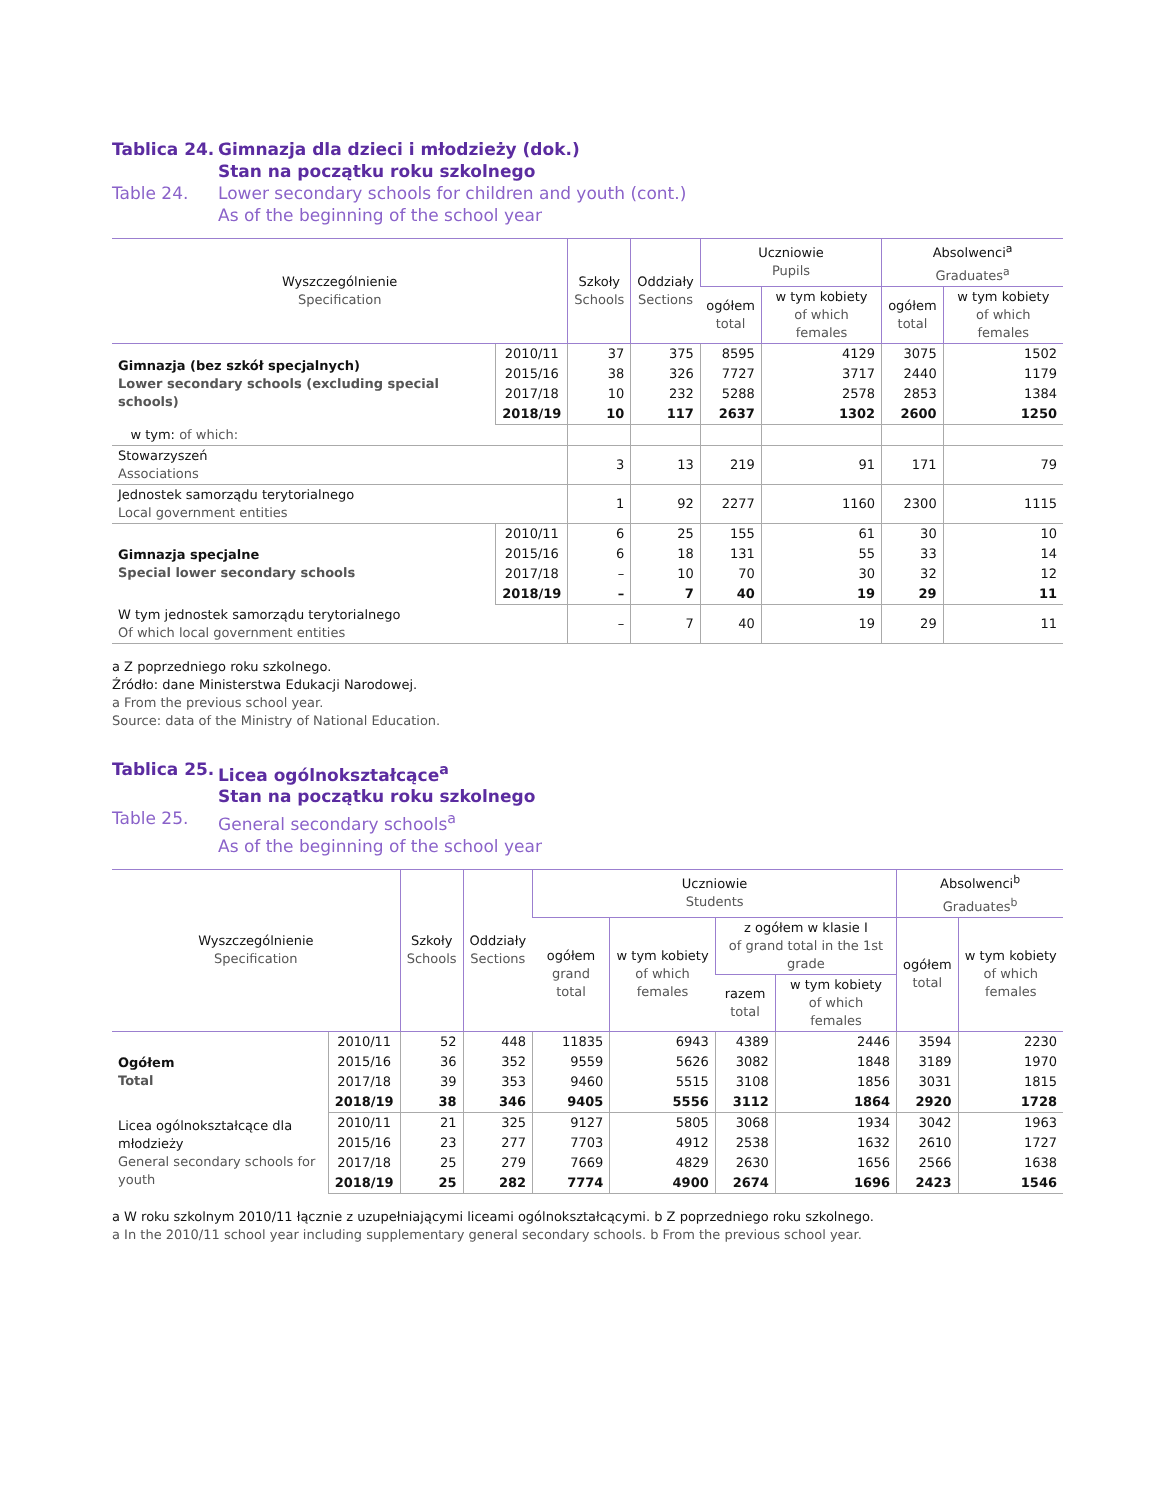Tablica 24. Gimnazja dla dzieci i młodzieży (dok.)
Stan na początku roku szkolnego
Table 24. Lower secondary schools for children and youth (cont.)
As of the beginning of the school year
| Wyszczególnienie Specification | | Szkoły Schools | Oddziały Sections | Uczniowie Pupils | | Absolwenci<sup>a</sup> Graduates<sup>a</sup> | |
| --- | --- | --- | --- | --- | --- | --- | --- |
| | | | | ogółem total | w tym kobiety of which females | ogółem total | w tym kobiety of which females |
| Gimnazja (bez szkół specjalnych) Lower secondary schools (excluding special schools) | 2010/11 | 37 | 375 | 8595 | 4129 | 3075 | 1502 |
| | 2015/16 | 38 | 326 | 7727 | 3717 | 2440 | 1179 |
| | 2017/18 | 10 | 232 | 5288 | 2578 | 2853 | 1384 |
| | 2018/19 | 10 | 117 | 2637 | 1302 | 2600 | 1250 |
| w tym: of which: | | | | | | | |
| Stowarzyszeń Associations | | 3 | 13 | 219 | 91 | 171 | 79 |
| Jednostek samorządu terytorialnego Local government entities | | 1 | 92 | 2277 | 1160 | 2300 | 1115 |
| Gimnazja specjalne Special lower secondary schools | 2010/11 | 6 | 25 | 155 | 61 | 30 | 10 |
| | 2015/16 | 6 | 18 | 131 | 55 | 33 | 14 |
| | 2017/18 | – | 10 | 70 | 30 | 32 | 12 |
| | 2018/19 | – | 7 | 40 | 19 | 29 | 11 |
| W tym jednostek samorządu terytorialnego Of which local government entities | | – | 7 | 40 | 19 | 29 | 11 |
a Z poprzedniego roku szkolnego.
Źródło: dane Ministerstwa Edukacji Narodowej.
a From the previous school year.
Source: data of the Ministry of National Education.
Tablica 25. Licea ogólnokształcące<sup>a</sup>
Stan na początku roku szkolnego
Table 25. General secondary schools<sup>a</sup>
As of the beginning of the school year
| Wyszczególnienie Specification | | Szkoły Schools | Oddziały Sections | Uczniowie Students | | | | Absolwenci<sup>b</sup> Graduates<sup>b</sup> | |
| --- | --- | --- | --- | --- | --- | --- | --- | --- | --- |
| | | | | ogółem grand total | w tym kobiety of which females | z ogółem w klasie I of grand total in the 1st grade | | ogółem total | w tym kobiety of which females |
| | | | | | | razem total | w tym kobiety of which females | | |
| Ogółem Total | 2010/11 | 52 | 448 | 11835 | 6943 | 4389 | 2446 | 3594 | 2230 |
| | 2015/16 | 36 | 352 | 9559 | 5626 | 3082 | 1848 | 3189 | 1970 |
| | 2017/18 | 39 | 353 | 9460 | 5515 | 3108 | 1856 | 3031 | 1815 |
| | 2018/19 | 38 | 346 | 9405 | 5556 | 3112 | 1864 | 2920 | 1728 |
| Licea ogólnokształcące dla młodzieży General secondary schools for youth | 2010/11 | 21 | 325 | 9127 | 5805 | 3068 | 1934 | 3042 | 1963 |
| | 2015/16 | 23 | 277 | 7703 | 4912 | 2538 | 1632 | 2610 | 1727 |
| | 2017/18 | 25 | 279 | 7669 | 4829 | 2630 | 1656 | 2566 | 1638 |
| | 2018/19 | 25 | 282 | 7774 | 4900 | 2674 | 1696 | 2423 | 1546 |
a W roku szkolnym 2010/11 łącznie z uzupełniającymi liceami ogólnokształcącymi. b Z poprzedniego roku szkolnego.
a In the 2010/11 school year including supplementary general secondary schools. b From the previous school year.